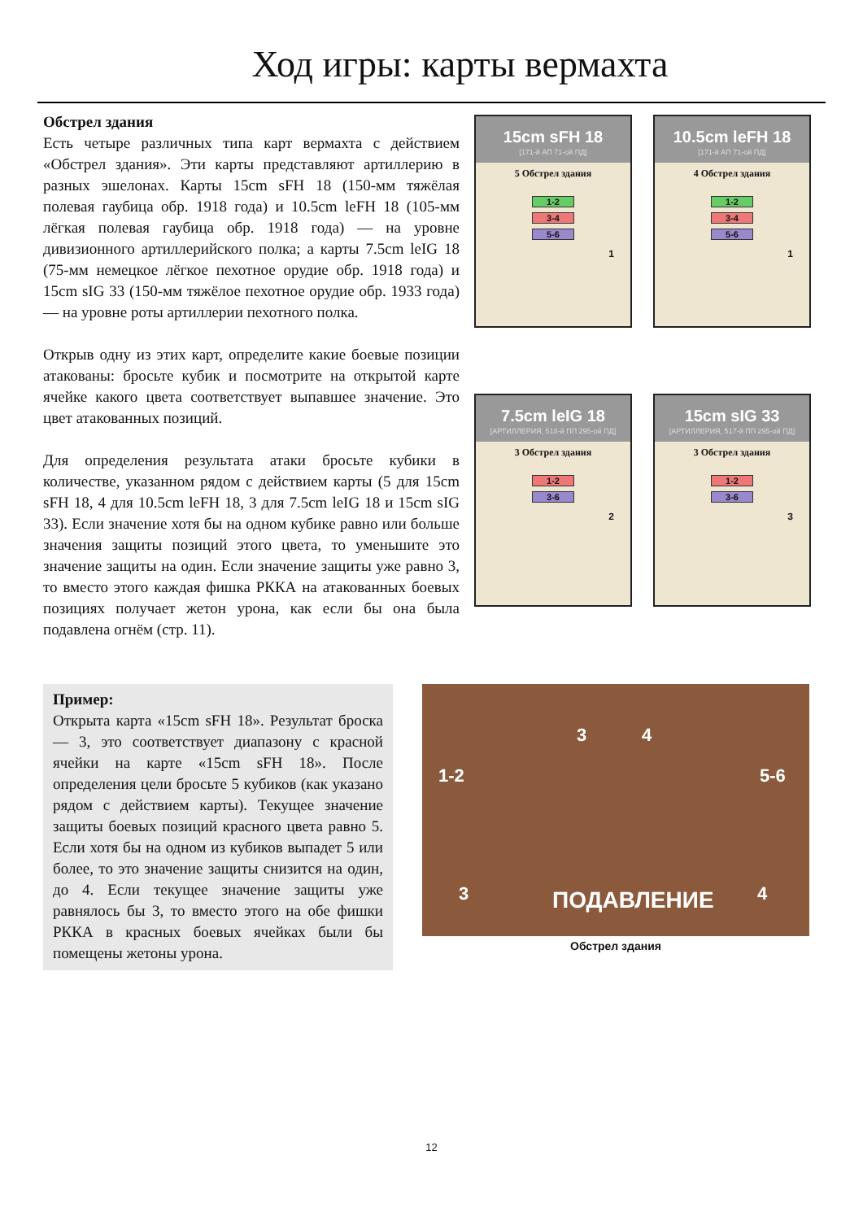Ход игры: карты вермахта
Обстрел здания
Есть четыре различных типа карт вермахта с действием «Обстрел здания». Эти карты представляют артиллерию в разных эшелонах. Карты 15cm sFH 18 (150-мм тяжёлая полевая гаубица обр. 1918 года) и 10.5cm leFH 18 (105-мм лёгкая полевая гаубица обр. 1918 года) — на уровне дивизионного артиллерийского полка; а карты 7.5cm leIG 18 (75-мм немецкое лёгкое пехотное орудие обр. 1918 года) и 15cm sIG 33 (150-мм тяжёлое пехотное орудие обр. 1933 года) — на уровне роты артиллерии пехотного полка.
Открыв одну из этих карт, определите какие боевые позиции атакованы: бросьте кубик и посмотрите на открытой карте ячейке какого цвета соответствует выпавшее значение. Это цвет атакованных позиций.
Для определения результата атаки бросьте кубики в количестве, указанном рядом с действием карты (5 для 15cm sFH 18, 4 для 10.5cm leFH 18, 3 для 7.5cm leIG 18 и 15cm sIG 33). Если значение хотя бы на одном кубике равно или больше значения защиты позиций этого цвета, то уменьшите это значение защиты на один. Если значение защиты уже равно 3, то вместо этого каждая фишка РККА на атакованных боевых позициях получает жетон урона, как если бы она была подавлена огнём (стр. 11).
15cm sFH 18
[171-й АП 71-ой ПД]
5 Обстрел здания
1-2
3-4
5-6
1
10.5cm leFH 18
[171-й АП 71-ой ПД]
4 Обстрел здания
1-2
3-4
5-6
1
7.5cm leIG 18
[АРТИЛЛЕРИЯ, 518-й ПП 295-ой ПД]
3 Обстрел здания
1-2
3-6
2
15cm sIG 33
[АРТИЛЛЕРИЯ, 517-й ПП 295-ой ПД]
3 Обстрел здания
1-2
3-6
3
Пример:
Открыта карта «15cm sFH 18». Результат броска — 3, это соответствует диапазону с красной ячейки на карте «15cm sFH 18». После определения цели бросьте 5 кубиков (как указано рядом с действием карты). Текущее значение защиты боевых позиций красного цвета равно 5. Если хотя бы на одном из кубиков выпадет 5 или более, то это значение защиты снизится на один, до 4. Если текущее значение защиты уже равнялось бы 3, то вместо этого на обе фишки РККА в красных боевых ячейках были бы помещены жетоны урона.
3 4
1-2 5-6
3 4 ПОДАВЛЕНИЕ
Обстрел здания
12